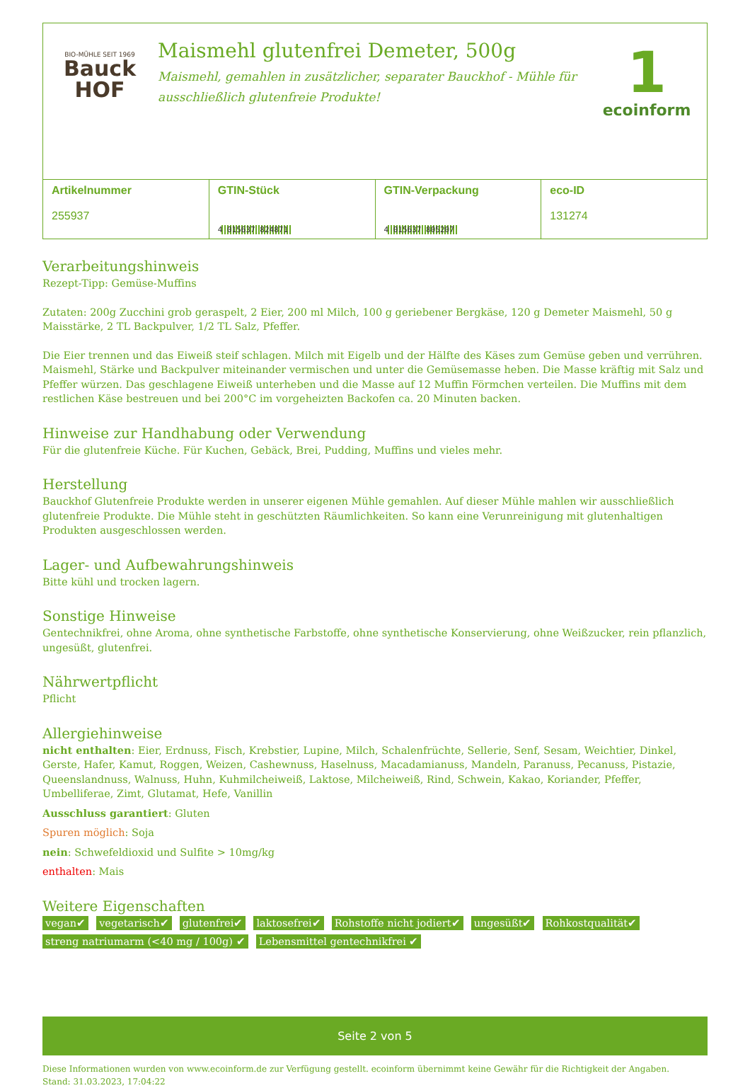BIO-MÜHLE SEIT 1969
Bauck
HOF
Maismehl glutenfrei Demeter, 500g
Maismehl, gemahlen in zusätzlicher, separater Bauckhof - Mühle für ausschließlich glutenfreie Produkte!
1
ecoinform
| Artikelnummer 255937 | GTIN-Stück 4 015637 824871 | GTIN-Verpackung 4 015637 805207 | eco-ID 131274 |
Verarbeitungshinweis
Rezept-Tipp: Gemüse-Muffins
Zutaten: 200g Zucchini grob geraspelt, 2 Eier, 200 ml Milch, 100 g geriebener Bergkäse, 120 g Demeter Maismehl, 50 g Maisstärke, 2 TL Backpulver, 1/2 TL Salz, Pfeffer.
Die Eier trennen und das Eiweiß steif schlagen. Milch mit Eigelb und der Hälfte des Käses zum Gemüse geben und verrühren. Maismehl, Stärke und Backpulver miteinander vermischen und unter die Gemüsemasse heben. Die Masse kräftig mit Salz und Pfeffer würzen. Das geschlagene Eiweiß unterheben und die Masse auf 12 Muffin Förmchen verteilen. Die Muffins mit dem restlichen Käse bestreuen und bei 200°C im vorgeheizten Backofen ca. 20 Minuten backen.
Hinweise zur Handhabung oder Verwendung
Für die glutenfreie Küche. Für Kuchen, Gebäck, Brei, Pudding, Muffins und vieles mehr.
Herstellung
Bauckhof Glutenfreie Produkte werden in unserer eigenen Mühle gemahlen. Auf dieser Mühle mahlen wir ausschließlich glutenfreie Produkte. Die Mühle steht in geschützten Räumlichkeiten. So kann eine Verunreinigung mit glutenhaltigen Produkten ausgeschlossen werden.
Lager- und Aufbewahrungshinweis
Bitte kühl und trocken lagern.
Sonstige Hinweise
Gentechnikfrei, ohne Aroma, ohne synthetische Farbstoffe, ohne synthetische Konservierung, ohne Weißzucker, rein pflanzlich, ungesüßt, glutenfrei.
Nährwertpflicht
Pflicht
Allergiehinweise
nicht enthalten: Eier, Erdnuss, Fisch, Krebstier, Lupine, Milch, Schalenfrüchte, Sellerie, Senf, Sesam, Weichtier, Dinkel, Gerste, Hafer, Kamut, Roggen, Weizen, Cashewnuss, Haselnuss, Macadamianuss, Mandeln, Paranuss, Pecanuss, Pistazie, Queenslandnuss, Walnuss, Huhn, Kuhmilcheiweiß, Laktose, Milcheiweiß, Rind, Schwein, Kakao, Koriander, Pfeffer, Umbelliferae, Zimt, Glutamat, Hefe, Vanillin
Ausschluss garantiert: Gluten
Spuren möglich: Soja
nein: Schwefeldioxid und Sulfite > 10mg/kg
enthalten: Mais
Weitere Eigenschaften
vegan✔ vegetarisch✔ glutenfrei✔ laktosefrei✔ Rohstoffe nicht jodiert✔ ungesüßt✔ Rohkostqualität✔ streng natriumarm (<40 mg / 100g) ✔ Lebensmittel gentechnikfrei ✔
Seite 2 von 5
Diese Informationen wurden von www.ecoinform.de zur Verfügung gestellt. ecoinform übernimmt keine Gewähr für die Richtigkeit der Angaben.
Stand: 31.03.2023, 17:04:22